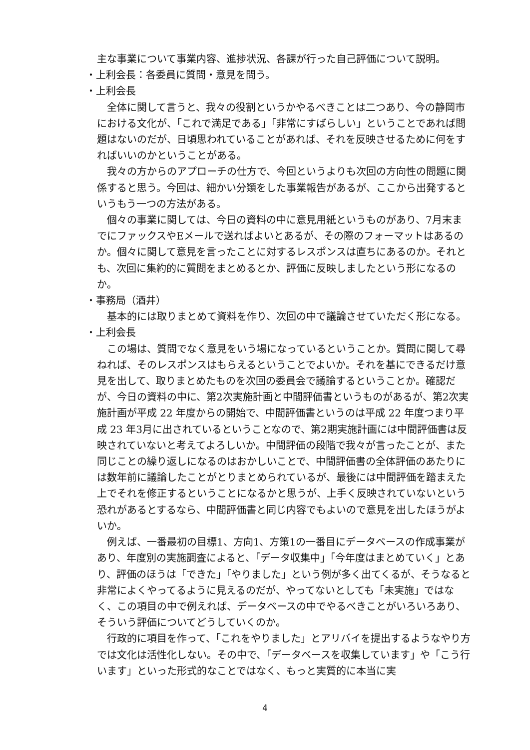主な事業について事業内容、進捗状況、各課が行った自己評価について説明。
・上利会長：各委員に質問・意見を問う。
・上利会長
全体に関して言うと、我々の役割というかやるべきことは二つあり、今の静岡市における文化が、「これで満足である」「非常にすばらしい」ということであれば問題はないのだが、日頃思われていることがあれば、それを反映させるために何をすればいいのかということがある。
我々の方からのアプローチの仕方で、今回というよりも次回の方向性の問題に関係すると思う。今回は、細かい分類をした事業報告があるが、ここから出発するというもう一つの方法がある。
個々の事業に関しては、今日の資料の中に意見用紙というものがあり、7月末までにファックスやEメールで送ればよいとあるが、その際のフォーマットはあるのか。個々に関して意見を言ったことに対するレスポンスは直ちにあるのか。それとも、次回に集約的に質問をまとめるとか、評価に反映しましたという形になるのか。
・事務局（酒井）
基本的には取りまとめて資料を作り、次回の中で議論させていただく形になる。
・上利会長
この場は、質問でなく意見をいう場になっているということか。質問に関して尋ねれば、そのレスポンスはもらえるということでよいか。それを基にできるだけ意見を出して、取りまとめたものを次回の委員会で議論するということか。確認だが、今日の資料の中に、第2次実施計画と中間評価書というものがあるが、第2次実施計画が平成 22 年度からの開始で、中間評価書というのは平成 22 年度つまり平成 23 年3月に出されているということなので、第2期実施計画には中間評価書は反映されていないと考えてよろしいか。中間評価の段階で我々が言ったことが、また同じことの繰り返しになるのはおかしいことで、中間評価書の全体評価のあたりには数年前に議論したことがとりまとめられているが、最後には中間評価を踏まえた上でそれを修正するということになるかと思うが、上手く反映されていないという恐れがあるとするなら、中間評価書と同じ内容でもよいので意見を出したほうがよいか。
例えば、一番最初の目標1、方向1、方策1の一番目にデータベースの作成事業があり、年度別の実施調査によると、「データ収集中」「今年度はまとめていく」とあり、評価のほうは「できた」「やりました」という例が多く出てくるが、そうなると非常によくやってるように見えるのだが、やってないとしても「未実施」ではなく、この項目の中で例えれば、データベースの中でやるべきことがいろいろあり、そういう評価についてどうしていくのか。
行政的に項目を作って、「これをやりました」とアリバイを提出するようなやり方では文化は活性化しない。その中で、「データベースを収集しています」や「こう行います」といった形式的なことではなく、もっと実質的に本当に実
4